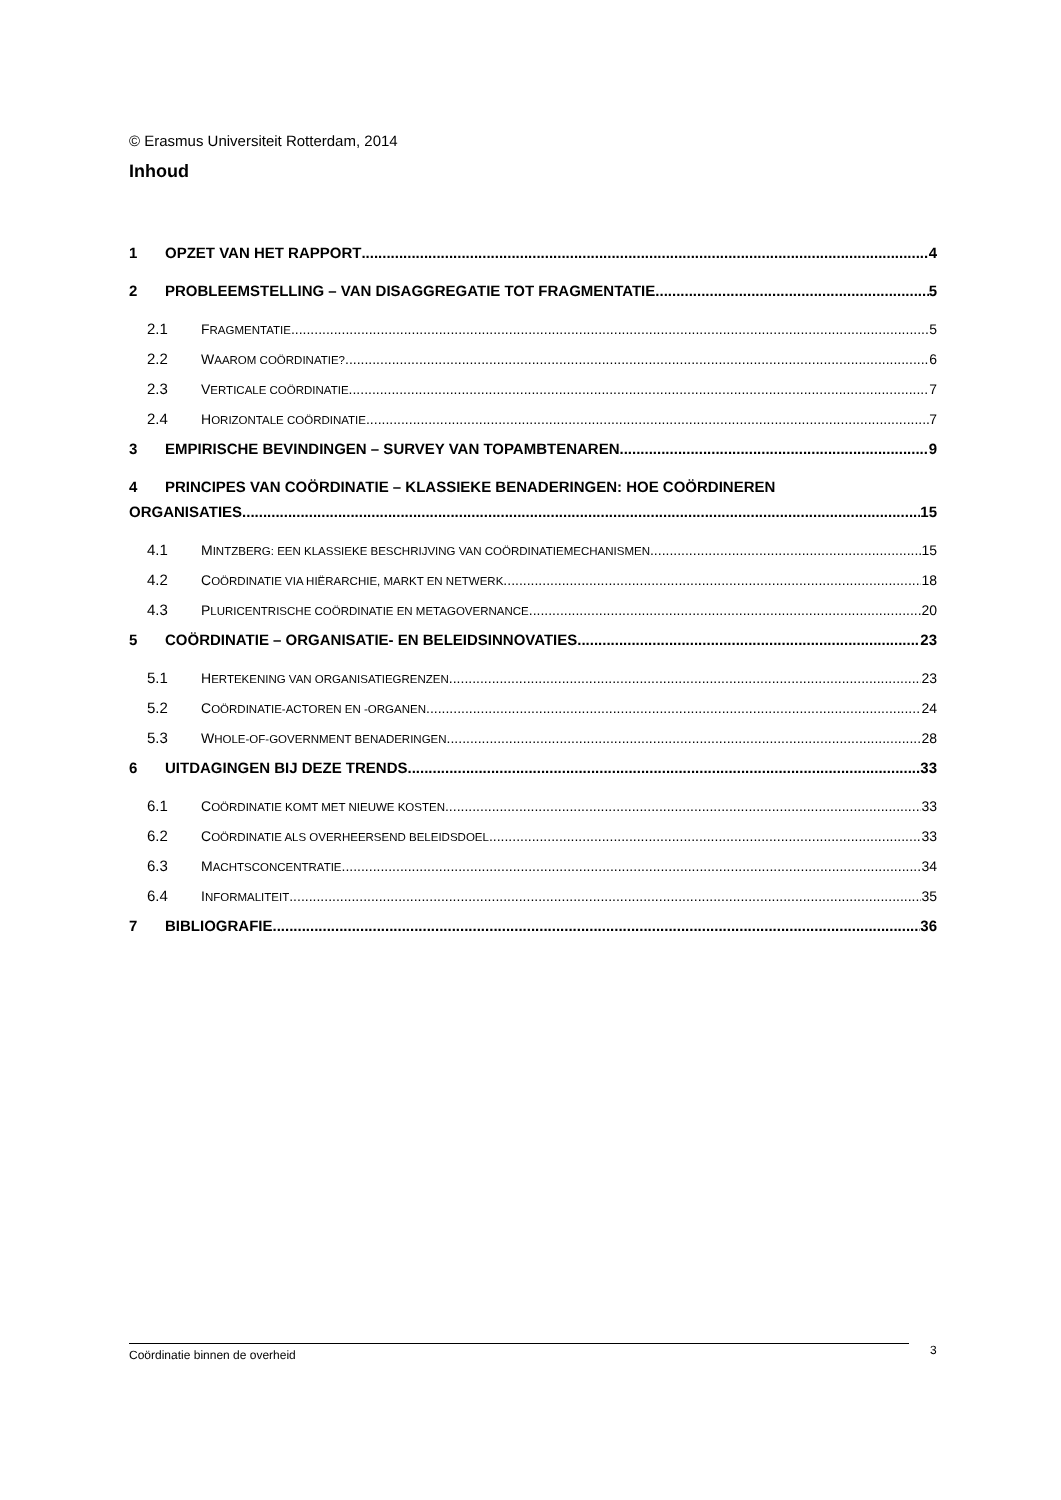© Erasmus Universiteit Rotterdam, 2014
Inhoud
1 OPZET VAN HET RAPPORT 4
2 PROBLEEMSTELLING – VAN DISAGGREGATIE TOT FRAGMENTATIE 5
2.1 FRAGMENTATIE 5
2.2 WAAROM COÖRDINATIE? 6
2.3 VERTICALE COÖRDINATIE 7
2.4 HORIZONTALE COÖRDINATIE 7
3 EMPIRISCHE BEVINDINGEN – SURVEY VAN TOPAMBTENAREN 9
4 PRINCIPES VAN COÖRDINATIE – KLASSIEKE BENADERINGEN: HOE COÖRDINEREN
ORGANISATIES 15
4.1 MINTZBERG: EEN KLASSIEKE BESCHRIJVING VAN COÖRDINATIEMECHANISMEN 15
4.2 COÖRDINATIE VIA HIËRARCHIE, MARKT EN NETWERK 18
4.3 PLURICENTRISCHE COÖRDINATIE EN METAGOVERNANCE 20
5 COÖRDINATIE – ORGANISATIE- EN BELEIDSINNOVATIES 23
5.1 HERTEKENING VAN ORGANISATIEGRENZEN 23
5.2 COÖRDINATIE-ACTOREN EN -ORGANEN 24
5.3 WHOLE-OF-GOVERNMENT BENADERINGEN 28
6 UITDAGINGEN BIJ DEZE TRENDS 33
6.1 COÖRDINATIE KOMT MET NIEUWE KOSTEN 33
6.2 COÖRDINATIE ALS OVERHEERSEND BELEIDSDOEL 33
6.3 MACHTSCONCENTRATIE 34
6.4 INFORMALITEIT 35
7 BIBLIOGRAFIE 36
Coördinatie binnen de overheid 3